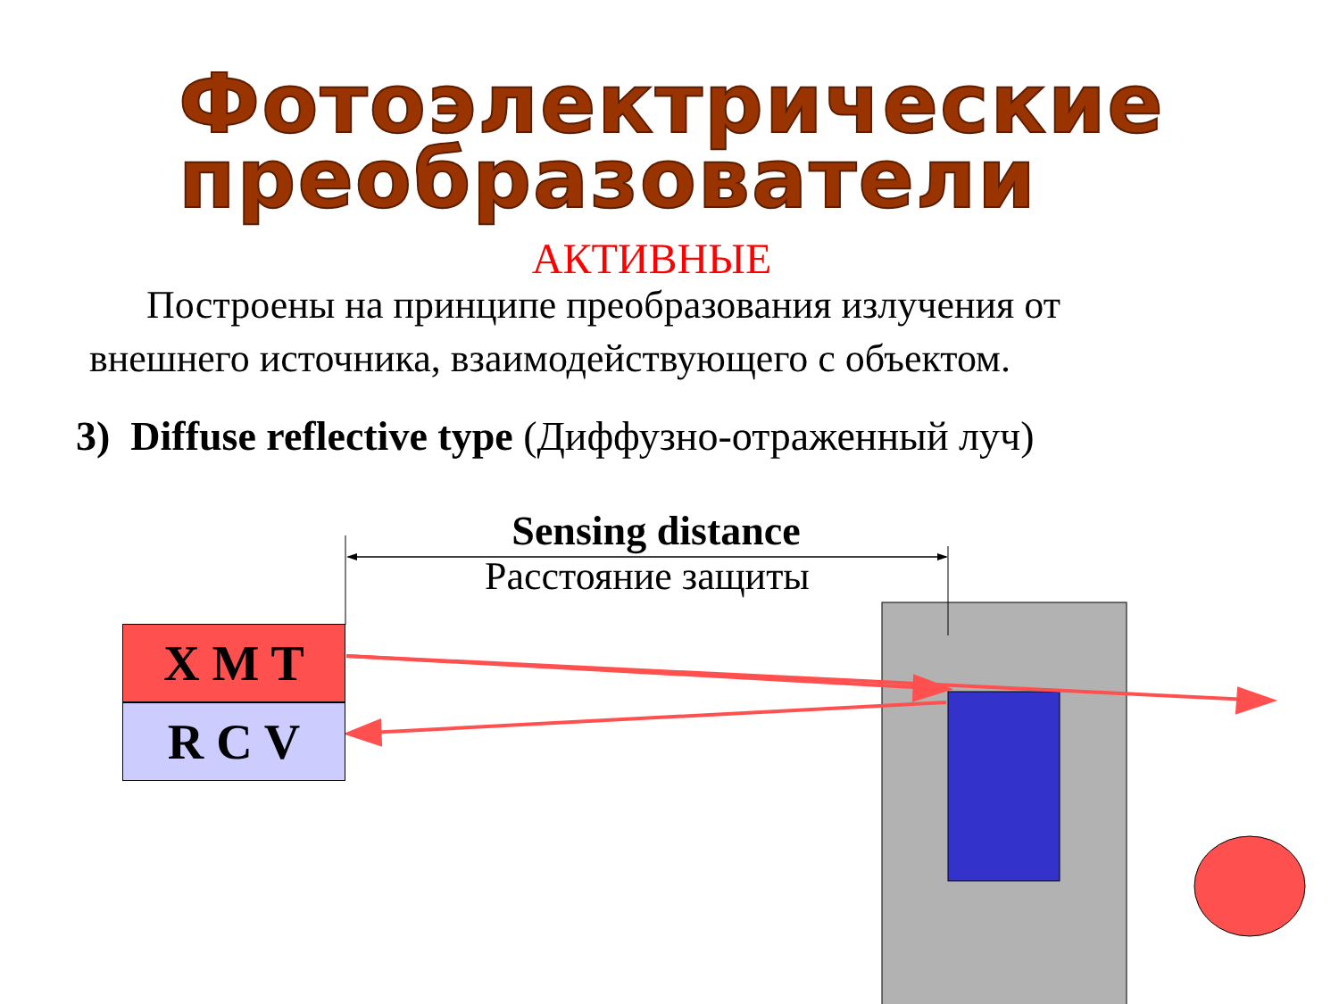Фотоэлектрические преобразователи
АКТИВНЫЕ
Построены на принципе преобразования излучения от внешнего источника, взаимодействующего с объектом.
3) Diffuse reflective type (Диффузно-отраженный луч)
Sensing distance
Расстояние защиты
X M T
R C V